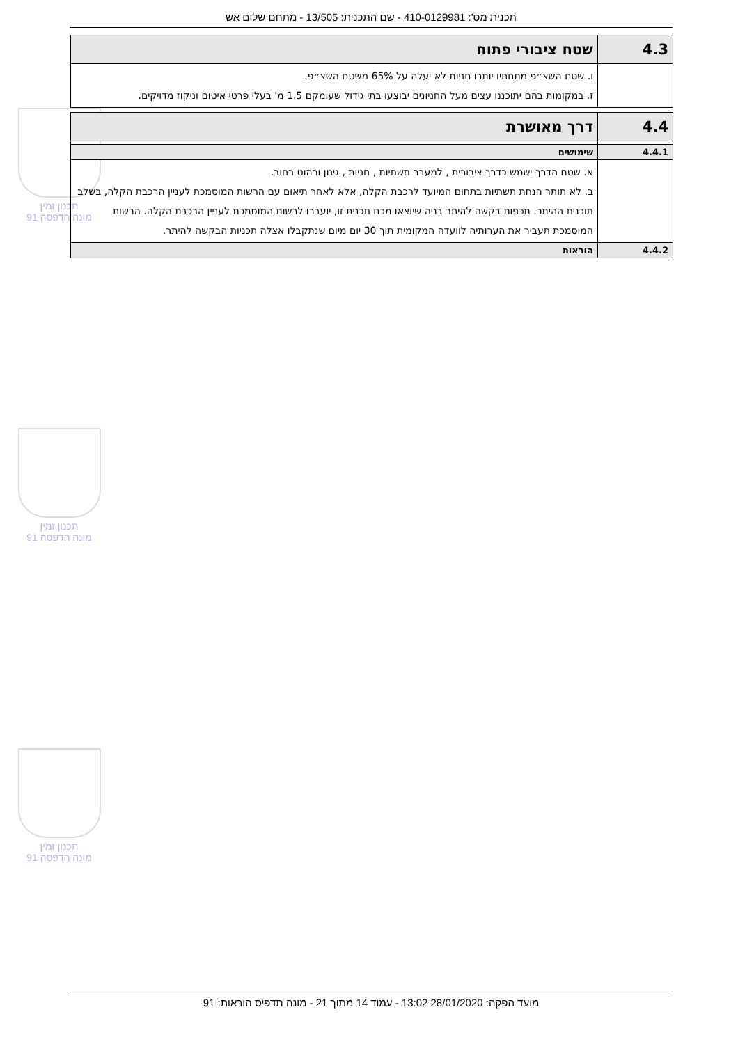תכנית מס': 410-0129981 - שם התכנית: 13/505 - מתחם שלום אש
תכנון זמין
מונה הדפסה 91
תכנון זמין
מונה הדפסה 91
תכנון זמין
מונה הדפסה 91
| 4.3 | שטח ציבורי פתוח |
| --- | --- |
| | ו. שטח השצ״פ מתחתיו יותרו חניות לא יעלה על 65% משטח השצ״פ. ז. במקומות בהם יתוכננו עצים מעל החניונים יבוצעו בתי גידול שעומקם 1.5 מ' בעלי פרטי איטום וניקוז מדויקים. |
| 4.4 | דרך מאושרת |
| --- | --- |
| 4.4.1 | שימושים |
| | א. שטח הדרך ישמש כדרך ציבורית , למעבר תשתיות , חניות , גינון ורהוט רחוב. ב. לא תותר הנחת תשתיות בתחום המיועד לרכבת הקלה, אלא לאחר תיאום עם הרשות המוסמכת לעניין הרכבת הקלה, בשלב תוכנית ההיתר. תכניות בקשה להיתר בניה שיוצאו מכח תכנית זו, יועברו לרשות המוסמכת לעניין הרכבת הקלה. הרשות המוסמכת תעביר את הערותיה לוועדה המקומית תוך 30 יום מיום שנתקבלו אצלה תכניות הבקשה להיתר. |
| 4.4.2 | הוראות |
מועד הפקה: 28/01/2020 13:02 - עמוד 14 מתוך 21 - מונה תדפיס הוראות: 91